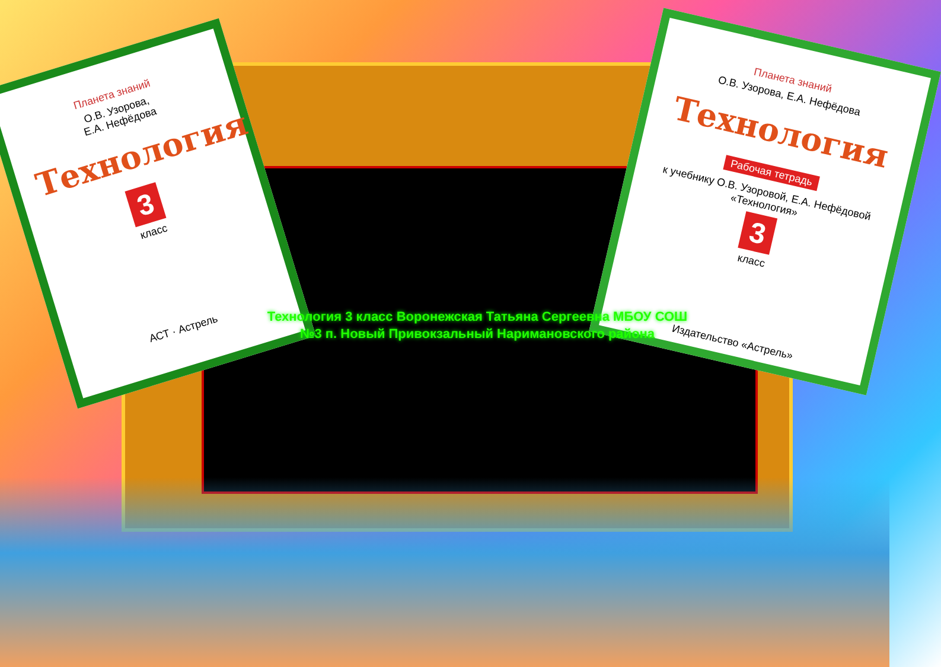Планета знаний
О.В. Узорова,
Е.А. Нефёдова
Технология
3
класс
АСТ · Астрель
Планета знаний
О.В. Узорова, Е.А. Нефёдова
Технология
Рабочая тетрадь
к учебнику О.В. Узоровой, Е.А. Нефёдовой «Технология»
3
класс
Издательство «Астрель»
Технология 3 класс Воронежская Татьяна Сергеевна МБОУ СОШ №3 п. Новый Привокзальный Наримановского района